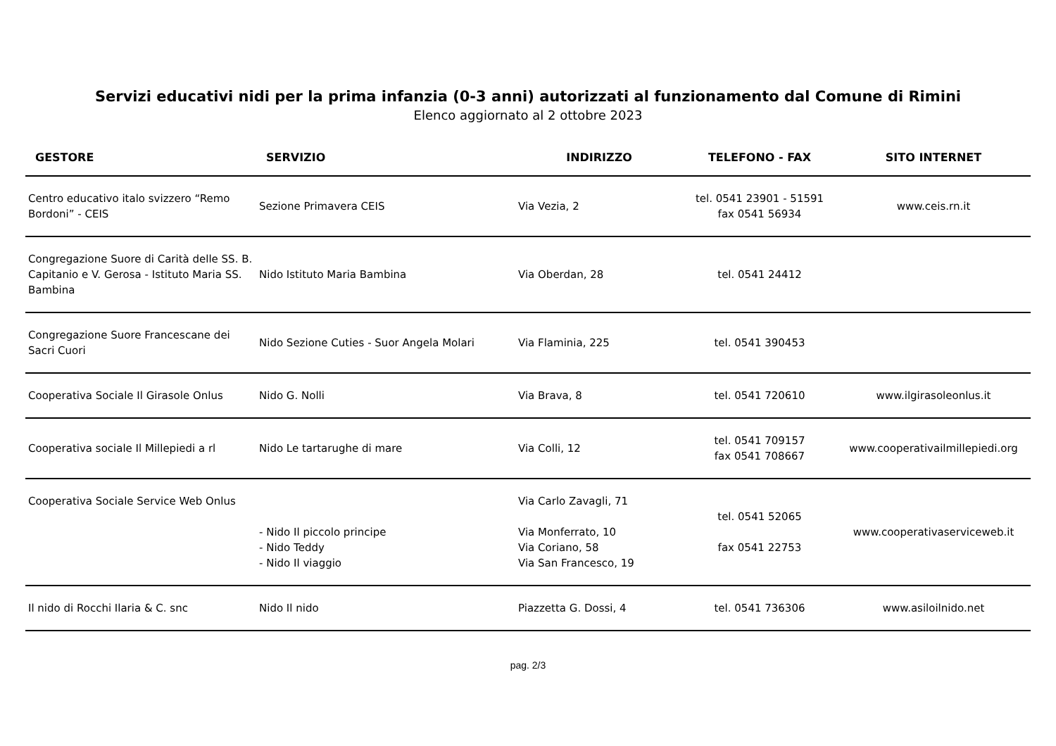Servizi educativi nidi per la prima infanzia (0-3 anni) autorizzati al funzionamento dal Comune di Rimini
Elenco aggiornato al 2 ottobre 2023
| GESTORE | SERVIZIO | INDIRIZZO | TELEFONO - FAX | SITO INTERNET |
| --- | --- | --- | --- | --- |
| Centro educativo italo svizzero “Remo Bordoni” - CEIS | Sezione Primavera CEIS | Via Vezia, 2 | tel. 0541 23901 - 51591 fax 0541 56934 | www.ceis.rn.it |
| Congregazione Suore di Carità delle SS. B. Capitanio e V. Gerosa - Istituto Maria SS. Bambina | Nido Istituto Maria Bambina | Via Oberdan, 28 | tel. 0541 24412 | |
| Congregazione Suore Francescane dei Sacri Cuori | Nido Sezione Cuties - Suor Angela Molari | Via Flaminia, 225 | tel. 0541 390453 | |
| Cooperativa Sociale Il Girasole Onlus | Nido G. Nolli | Via Brava, 8 | tel. 0541 720610 | www.ilgirasoleonlus.it |
| Cooperativa sociale Il Millepiedi a rl | Nido Le tartarughe di mare | Via Colli, 12 | tel. 0541 709157 fax 0541 708667 | www.cooperativailmillepiedi.org |
| Cooperativa Sociale Service Web Onlus | - Nido Il piccolo principe - Nido Teddy - Nido Il viaggio | Via Carlo Zavagli, 71 Via Monferrato, 10 Via Coriano, 58 Via San Francesco, 19 | tel. 0541 52065 fax 0541 22753 | www.cooperativaserviceweb.it |
| Il nido di Rocchi Ilaria & C. snc | Nido Il nido | Piazzetta G. Dossi, 4 | tel. 0541 736306 | www.asiloilnido.net |
pag. 2/3